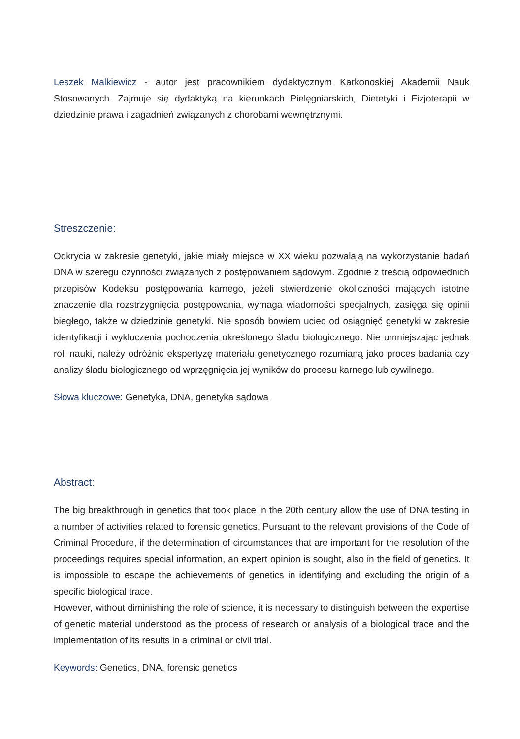Leszek Malkiewicz - autor jest pracownikiem dydaktycznym Karkonoskiej Akademii Nauk Stosowanych. Zajmuje się dydaktyką na kierunkach Pielęgniarskich, Dietetyki i Fizjoterapii w dziedzinie prawa i zagadnień związanych z chorobami wewnętrznymi.
Streszczenie:
Odkrycia w zakresie genetyki, jakie miały miejsce w XX wieku pozwalają na wykorzystanie badań DNA w szeregu czynności związanych z postępowaniem sądowym. Zgodnie z treścią odpowiednich przepisów Kodeksu postępowania karnego, jeżeli stwierdzenie okoliczności mających istotne znaczenie dla rozstrzygnięcia postępowania, wymaga wiadomości specjalnych, zasięga się opinii biegłego, także w dziedzinie genetyki. Nie sposób bowiem uciec od osiągnięć genetyki w zakresie identyfikacji i wykluczenia pochodzenia określonego śladu biologicznego. Nie umniejszając jednak roli nauki, należy odróżnić ekspertyzę materiału genetycznego rozumianą jako proces badania czy analizy śladu biologicznego od wprzęgnięcia jej wyników do procesu karnego lub cywilnego.
Słowa kluczowe: Genetyka, DNA, genetyka sądowa
Abstract:
The big breakthrough in genetics that took place in the 20th century allow the use of DNA testing in a number of activities related to forensic genetics. Pursuant to the relevant provisions of the Code of Criminal Procedure, if the determination of circumstances that are important for the resolution of the proceedings requires special information, an expert opinion is sought, also in the field of genetics. It is impossible to escape the achievements of genetics in identifying and excluding the origin of a specific biological trace.
However, without diminishing the role of science, it is necessary to distinguish between the expertise of genetic material understood as the process of research or analysis of a biological trace and the implementation of its results in a criminal or civil trial.
Keywords: Genetics, DNA, forensic genetics